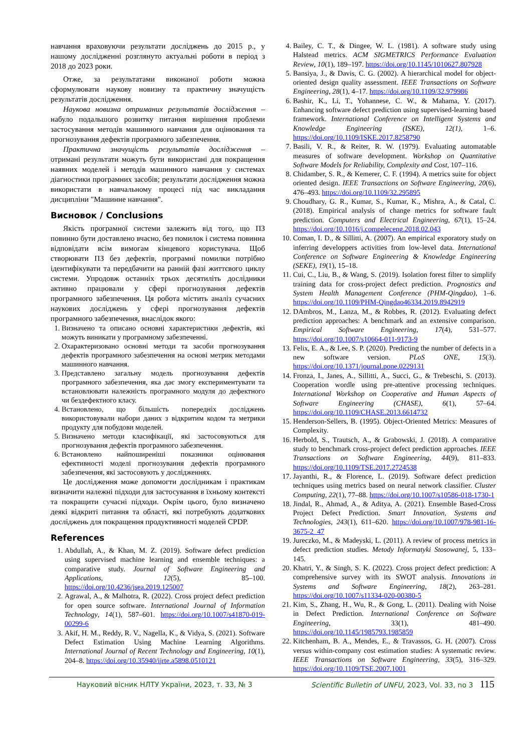навчання враховуючи результати досліджень до 2015 р., у нашому дослідженні розглянуто актуальні роботи в період з 2018 до 2023 роки.
Отже, за результатами виконаної роботи можна сформулювати наукову новизну та практичну значущість результатів дослідження.
Наукова новизна отриманих результатів дослідження – набуло подальшого розвитку питання вирішення проблеми застосування методів машинного навчання для оцінювання та прогнозування дефектів програмного забезпечення.
Практична значущість результатів дослідження – отримані результати можуть бути використані для покращення наявних моделей і методів машинного навчання у системах діагностики програмних засобів; результати дослідження можна використати в навчальному процесі під час викладання дисципліни "Машинне навчання".
Висновок / Conclusions
Якість програмної системи залежить від того, що ПЗ повинно бути доставлено вчасно, без помилок і система повинна відповідати всім вимогам кінцевого користувача. Щоб створювати ПЗ без дефектів, програмні помилки потрібно ідентифікувати та передбачити на ранній фазі життєвого циклу системи. Упродовж останніх трьох десятиліть дослідники активно працювали у сфері прогнозування дефектів програмного забезпечення. Ця робота містить аналіз сучасних наукових досліджень у сфері прогнозування дефектів програмного забезпечення, внаслідок якого:
1. Визначено та описано основні характеристики дефектів, які можуть виникати у програмному забезпеченні.
2. Охарактеризовано основні методи та засоби прогнозування дефектів програмного забезпечення на основі метрик методами машинного навчання.
3. Представлено загальну модель прогнозування дефектів програмного забезпечення, яка дає змогу експериментувати та встановлювати належність програмного модуля до дефектного чи бездефектного класу.
4. Встановлено, що більшість попередніх досліджень використовували набори даних з відкритим кодом та метрики продукту для побудови моделей.
5. Визначено методи класифікації, які застосовуються для прогнозування дефектів програмного забезпечення.
6. Встановлено найпоширеніші показники оцінювання ефективності моделі прогнозування дефектів програмного забезпечення, які застосовують у дослідженнях.
Це дослідження може допомогти дослідникам і практикам визначити належні підходи для застосування в їхньому контексті та покращити сучасні підходи. Окрім цього, було визначено деякі відкриті питання та області, які потребують додаткових досліджень для покращення продуктивності моделей CPDP.
References
1. Abdullah, A., & Khan, M. Z. (2019). Software defect prediction using supervised machine learning and ensemble techniques: a comparative study. Journal of Software Engineering and Applications, 12(5), 85–100. https://doi.org/10.4236/jsea.2019.125007
2. Agrawal, A., & Malhotra, R. (2022). Cross project defect prediction for open source software. International Journal of Information Technology, 14(1), 587–601. https://doi.org/10.1007/s41870-019-00299-6
3. Akif, H. M., Reddy, R. V., Nagella, K., & Vidya, S. (2021). Software Defect Estimation Using Machine Learning Algorithms. International Journal of Recent Technology and Engineering, 10(1), 204–8. https://doi.org/10.35940/ijrte.a5898.0510121
4. Bailey, C. T., & Dingee, W. L. (1981). A software study using Halstead metrics. ACM SIGMETRICS Performance Evaluation Review, 10(1), 189–197. https://doi.org/10.1145/1010627.807928
5. Bansiya, J., & Davis, C. G. (2002). A hierarchical model for object-oriented design quality assessment. IEEE Transactions on Software Engineering, 28(1), 4–17. https://doi.org/10.1109/32.979986
6. Bashir, K., Li, T., Yohannese, C. W., & Mahama, Y. (2017). Enhancing software defect prediction using supervised-learning based framework. International Conference on Intelligent Systems and Knowledge Engineering (ISKE), 12(1), 1–6. https://doi.org/10.1109/ISKE.2017.8258790
7. Basili, V. R., & Reiter, R. W. (1979). Evaluating automatable measures of software development. Workshop on Quantitative Software Models for Reliability, Complexity and Cost, 107–116.
8. Chidamber, S. R., & Kemerer, C. F. (1994). A metrics suite for object oriented design. IEEE Transactions on Software Engineering, 20(6), 476–493. https://doi.org/10.1109/32.295895
9. Choudhary, G. R., Kumar, S., Kumar, K., Mishra, A., & Catal, C. (2018). Empirical analysis of change metrics for software fault prediction. Computers and Electrical Engineering, 67(1), 15–24. https://doi.org/10.1016/j.compeleceng.2018.02.043
10. Coman, I. D., & Sillitti, A. (2007). An empirical exporatory study on inferring developpers activities from low-level data. International Conference on Software Engineering & Knowledge Engineering (SEKE), 19(1), 15–18.
11. Cui, C., Liu, B., & Wang, S. (2019). Isolation forest filter to simplify training data for cross-project defect prediction. Prognostics and System Health Management Conference (PHM-Qingdao), 1–6. https://doi.org/10.1109/PHM-Qingdao46334.2019.8942919
12. DAmbros, M., Lanza, M., & Robbes, R. (2012). Evaluating defect prediction approaches: A benchmark and an extensive comparison. Empirical Software Engineering, 17(4), 531–577. https://doi.org/10.1007/s10664-011-9173-9
13. Felix, E. A., & Lee, S. P. (2020). Predicting the number of defects in a new software version. PLoS ONE, 15(3). https://doi.org/10.1371/journal.pone.0229131
14. Fronza, I., Janes, A., Sillitti, A., Succi, G., & Trebeschi, S. (2013). Cooperation wordle using pre-attentive processing techniques. International Workshop on Cooperative and Human Aspects of Software Engineering (CHASE), 6(1), 57–64. https://doi.org/10.1109/CHASE.2013.6614732
15. Henderson-Sellers, B. (1995). Object-Oriented Metrics: Measures of Complexity.
16. Herbold, S., Trautsch, A., & Grabowski, J. (2018). A comparative study to benchmark cross-project defect prediction approaches. IEEE Transactions on Software Engineering, 44(9), 811–833. https://doi.org/10.1109/TSE.2017.2724538
17. Jayanthi, R., & Florence, L. (2019). Software defect prediction techniques using metrics based on neural network classifier. Cluster Computing, 22(1), 77–88. https://doi.org/10.1007/s10586-018-1730-1
18. Jindal, R., Ahmad, A., & Aditya, A. (2021). Ensemble Based-Cross Project Defect Prediction. Smart Innovation, Systems and Technologies, 243(1), 611–620. https://doi.org/10.1007/978-981-16-3675-2_47
19. Jureczko, M., & Madeyski, L. (2011). A review of process metrics in defect prediction studies. Metody Informatyki Stosowanej, 5, 133–145.
20. Khatri, Y., & Singh, S. K. (2022). Cross project defect prediction: A comprehensive survey with its SWOT analysis. Innovations in Systems and Software Engineering, 18(2), 263–281. https://doi.org/10.1007/s11334-020-00380-5
21. Kim, S., Zhang, H., Wu, R., & Gong, L. (2011). Dealing with Noise in Defect Prediction. International Conference on Software Engineering, 33(1), 481–490. https://doi.org/10.1145/1985793.1985859
22. Kitchenham, B. A., Mendes, E., & Travassos, G. H. (2007). Cross versus within-company cost estimation studies: A systematic review. IEEE Transactions on Software Engineering, 33(5), 316–329. https://doi.org/10.1109/TSE.2007.1001
Науковий вісник НЛТУ України, 2023, т. 33, № 3 Scientific Bulletin of UNFU, 2023, Vol. 33, no 3 115